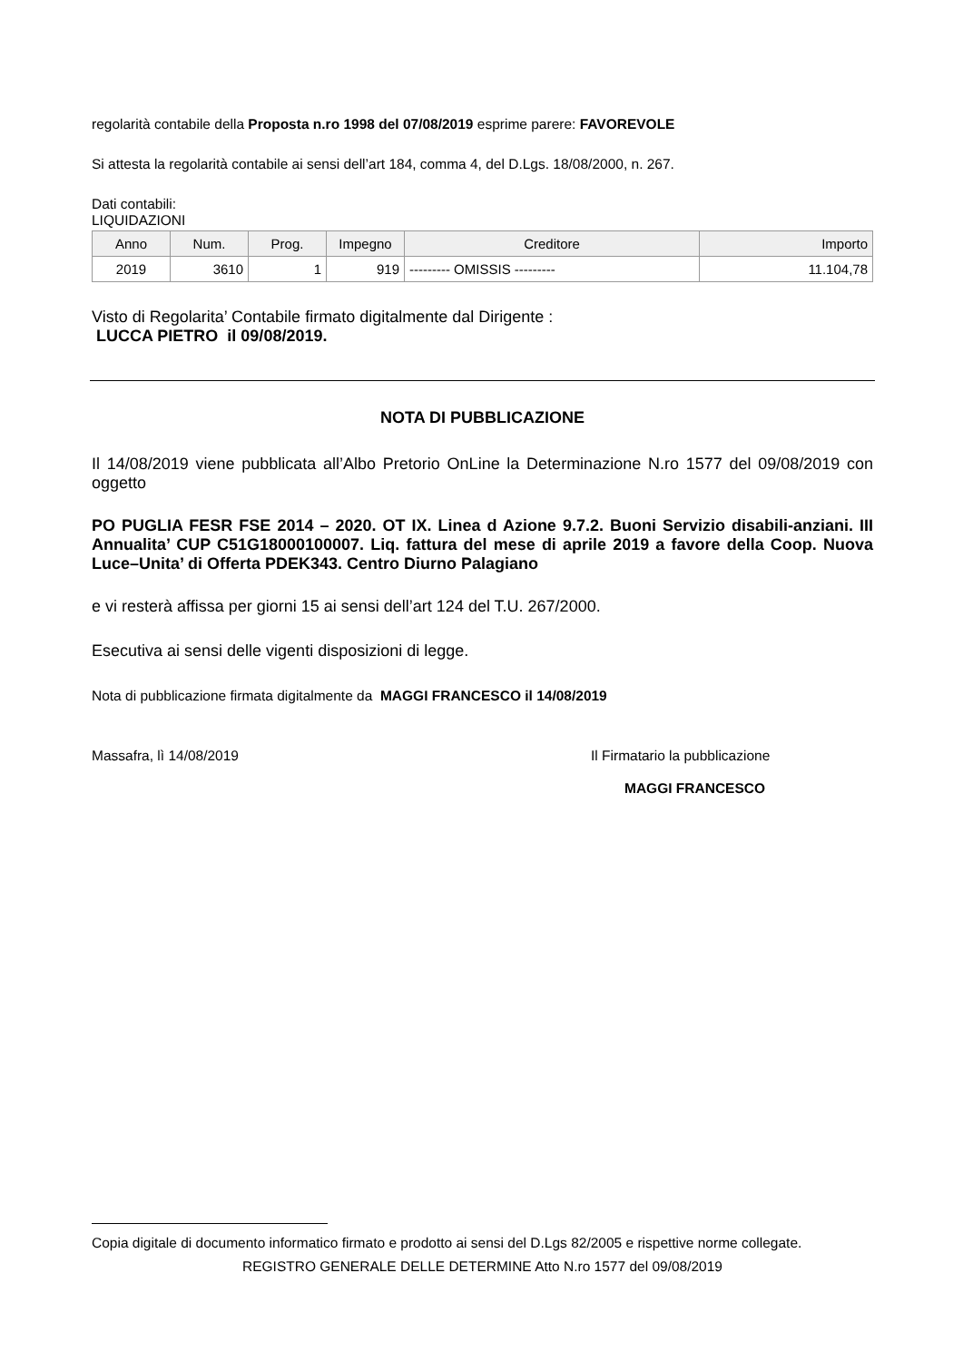regolarità contabile della Proposta n.ro 1998 del 07/08/2019 esprime parere: FAVOREVOLE
Si attesta la regolarità contabile ai sensi dell’art 184, comma 4, del D.Lgs. 18/08/2000, n. 267.
Dati contabili:
LIQUIDAZIONI
| Anno | Num. | Prog. | Impegno | Creditore | Importo |
| --- | --- | --- | --- | --- | --- |
| 2019 | 3610 | 1 | 919 | --------- OMISSIS --------- | 11.104,78 |
Visto di Regolarita’ Contabile firmato digitalmente dal Dirigente :
LUCCA PIETRO il 09/08/2019.
NOTA DI PUBBLICAZIONE
Il 14/08/2019 viene pubblicata all’Albo Pretorio OnLine la Determinazione N.ro 1577 del 09/08/2019 con oggetto
PO PUGLIA FESR FSE 2014 – 2020. OT IX. Linea d Azione 9.7.2. Buoni Servizio disabili-anziani. III Annualita’ CUP C51G18000100007. Liq. fattura del mese di aprile 2019 a favore della Coop. Nuova Luce–Unita’ di Offerta PDEK343. Centro Diurno Palagiano
e vi resterà affissa per giorni 15 ai sensi dell’art 124 del T.U. 267/2000.
Esecutiva ai sensi delle vigenti disposizioni di legge.
Nota di pubblicazione firmata digitalmente da MAGGI FRANCESCO il 14/08/2019
Massafra, lì 14/08/2019 Il Firmatario la pubblicazione
MAGGI FRANCESCO
Copia digitale di documento informatico firmato e prodotto ai sensi del D.Lgs 82/2005 e rispettive norme collegate.
REGISTRO GENERALE DELLE DETERMINE Atto N.ro 1577 del 09/08/2019